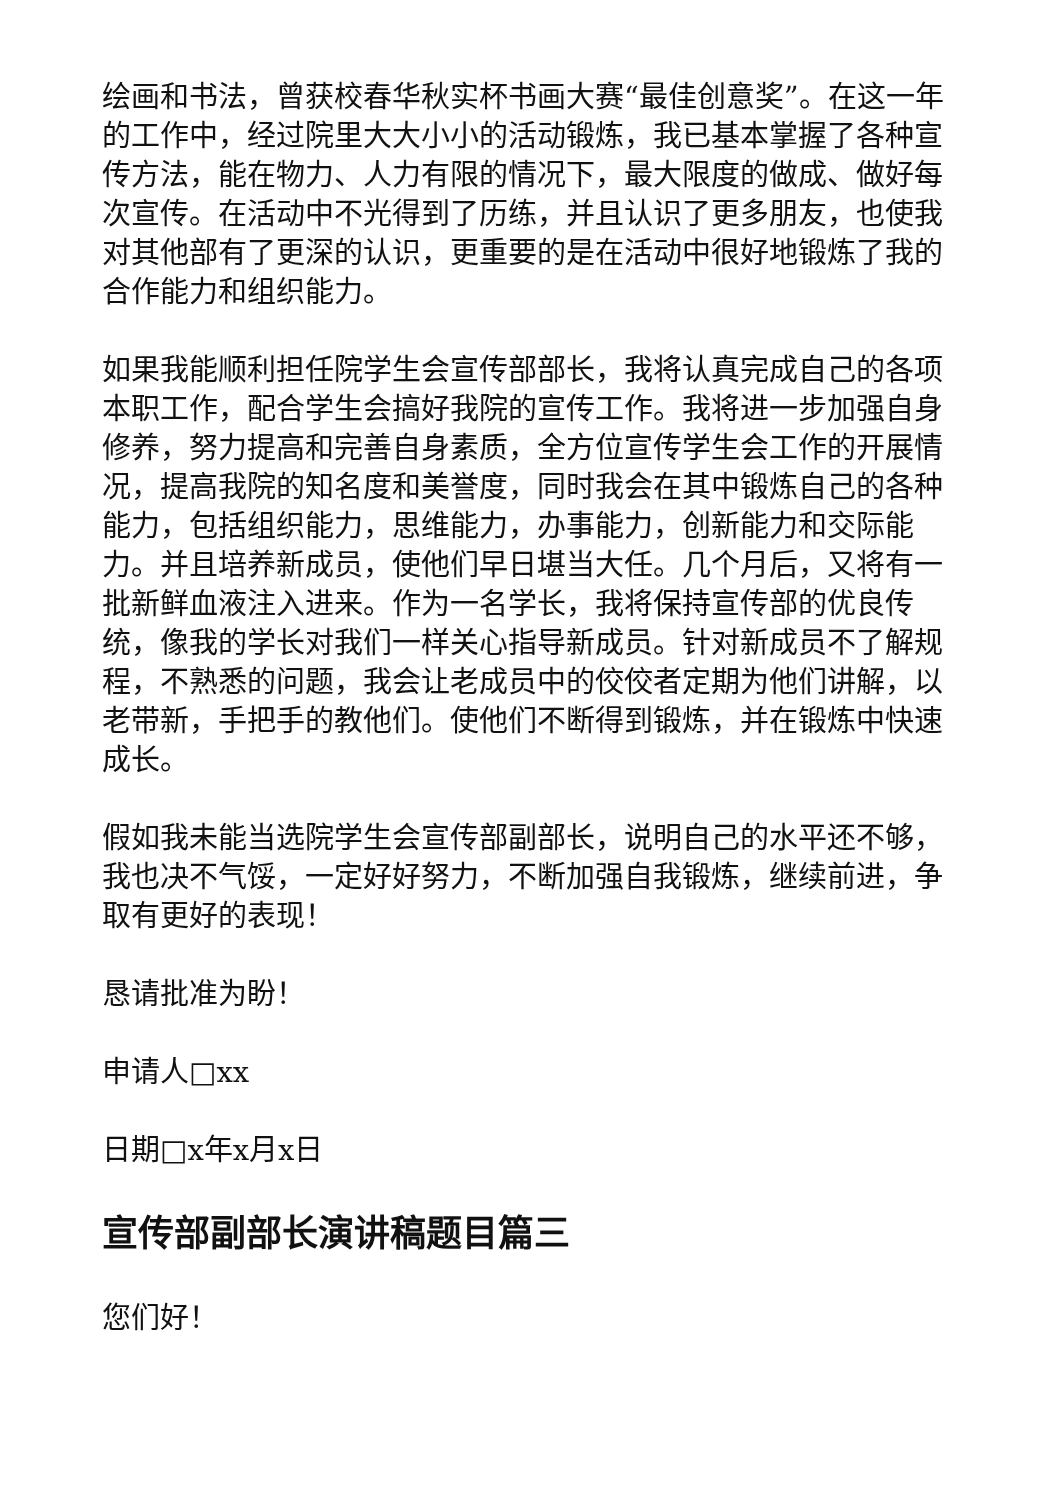绘画和书法，曾获校春华秋实杯书画大赛“最佳创意奖”。在这一年的工作中，经过院里大大小小的活动锻炼，我已基本掌握了各种宣传方法，能在物力、人力有限的情况下，最大限度的做成、做好每次宣传。在活动中不光得到了历练，并且认识了更多朋友，也使我对其他部有了更深的认识，更重要的是在活动中很好地锻炼了我的合作能力和组织能力。
如果我能顺利担任院学生会宣传部部长，我将认真完成自己的各项本职工作，配合学生会搞好我院的宣传工作。我将进一步加强自身修养，努力提高和完善自身素质，全方位宣传学生会工作的开展情况，提高我院的知名度和美誉度，同时我会在其中锻炼自己的各种能力，包括组织能力，思维能力，办事能力，创新能力和交际能力。并且培养新成员，使他们早日堪当大任。几个月后，又将有一批新鲜血液注入进来。作为一名学长，我将保持宣传部的优良传统，像我的学长对我们一样关心指导新成员。针对新成员不了解规程，不熟悉的问题，我会让老成员中的佼佼者定期为他们讲解，以老带新，手把手的教他们。使他们不断得到锻炼，并在锻炼中快速成长。
假如我未能当选院学生会宣传部副部长，说明自己的水平还不够，我也决不气馁，一定好好努力，不断加强自我锻炼，继续前进，争取有更好的表现！
恳请批准为盼！
申请人□xx
日期□x年x月x日
宣传部副部长演讲稿题目篇三
您们好！